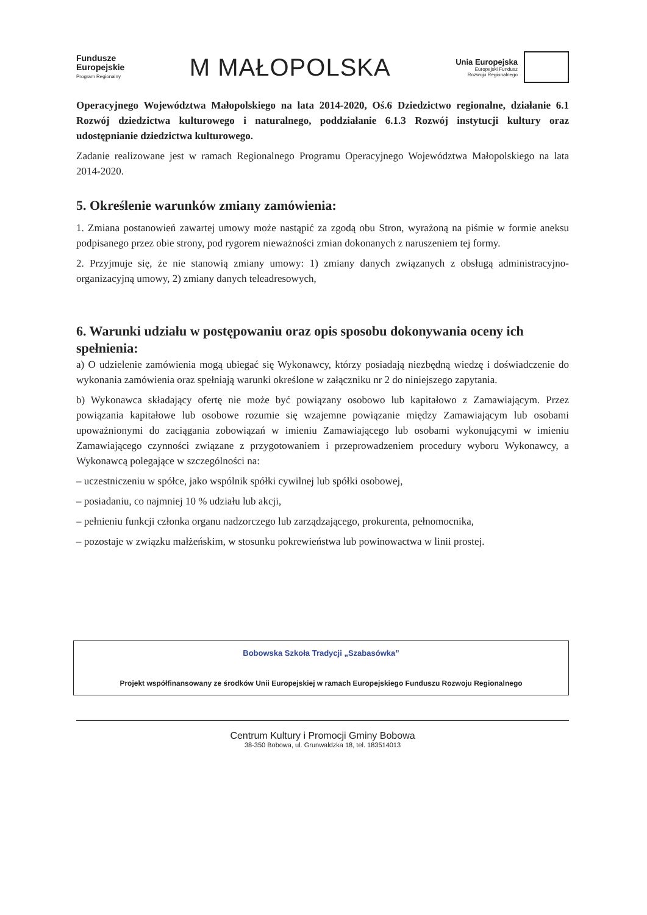Fundusze
Europejskie
Program Regionalny
M MAŁOPOLSKA
Unia Europejska Europejski Fundusz
Rozwoju Regionalnego
Operacyjnego Województwa Małopolskiego na lata 2014-2020, Oś.6 Dziedzictwo regionalne, działanie 6.1 Rozwój dziedzictwa kulturowego i naturalnego, poddziałanie 6.1.3 Rozwój instytucji kultury oraz udostępnianie dziedzictwa kulturowego.
Zadanie realizowane jest w ramach Regionalnego Programu Operacyjnego Województwa Małopolskiego na lata 2014-2020.
5. Określenie warunków zmiany zamówienia:
1. Zmiana postanowień zawartej umowy może nastąpić za zgodą obu Stron, wyrażoną na piśmie w formie aneksu podpisanego przez obie strony, pod rygorem nieważności zmian dokonanych z naruszeniem tej formy.
2. Przyjmuje się, że nie stanowią zmiany umowy: 1) zmiany danych związanych z obsługą administracyjno-organizacyjną umowy, 2) zmiany danych teleadresowych,
6. Warunki udziału w postępowaniu oraz opis sposobu dokonywania oceny ich spełnienia:
a) O udzielenie zamówienia mogą ubiegać się Wykonawcy, którzy posiadają niezbędną wiedzę i doświadczenie do wykonania zamówienia oraz spełniają warunki określone w załączniku nr 2 do niniejszego zapytania.
b) Wykonawca składający ofertę nie może być powiązany osobowo lub kapitałowo z Zamawiającym. Przez powiązania kapitałowe lub osobowe rozumie się wzajemne powiązanie między Zamawiającym lub osobami upoważnionymi do zaciągania zobowiązań w imieniu Zamawiającego lub osobami wykonującymi w imieniu Zamawiającego czynności związane z przygotowaniem i przeprowadzeniem procedury wyboru Wykonawcy, a Wykonawcą polegające w szczególności na:
– uczestniczeniu w spółce, jako wspólnik spółki cywilnej lub spółki osobowej,
– posiadaniu, co najmniej 10 % udziału lub akcji,
– pełnieniu funkcji członka organu nadzorczego lub zarządzającego, prokurenta, pełnomocnika,
– pozostaje w związku małżeńskim, w stosunku pokrewieństwa lub powinowactwa w linii prostej.
Bobowska Szkoła Tradycji „Szabasówka”
Projekt współfinansowany ze środków Unii Europejskiej w ramach Europejskiego Funduszu Rozwoju Regionalnego
Centrum Kultury i Promocji Gminy Bobowa
38-350 Bobowa, ul. Grunwaldzka 18, tel. 183514013